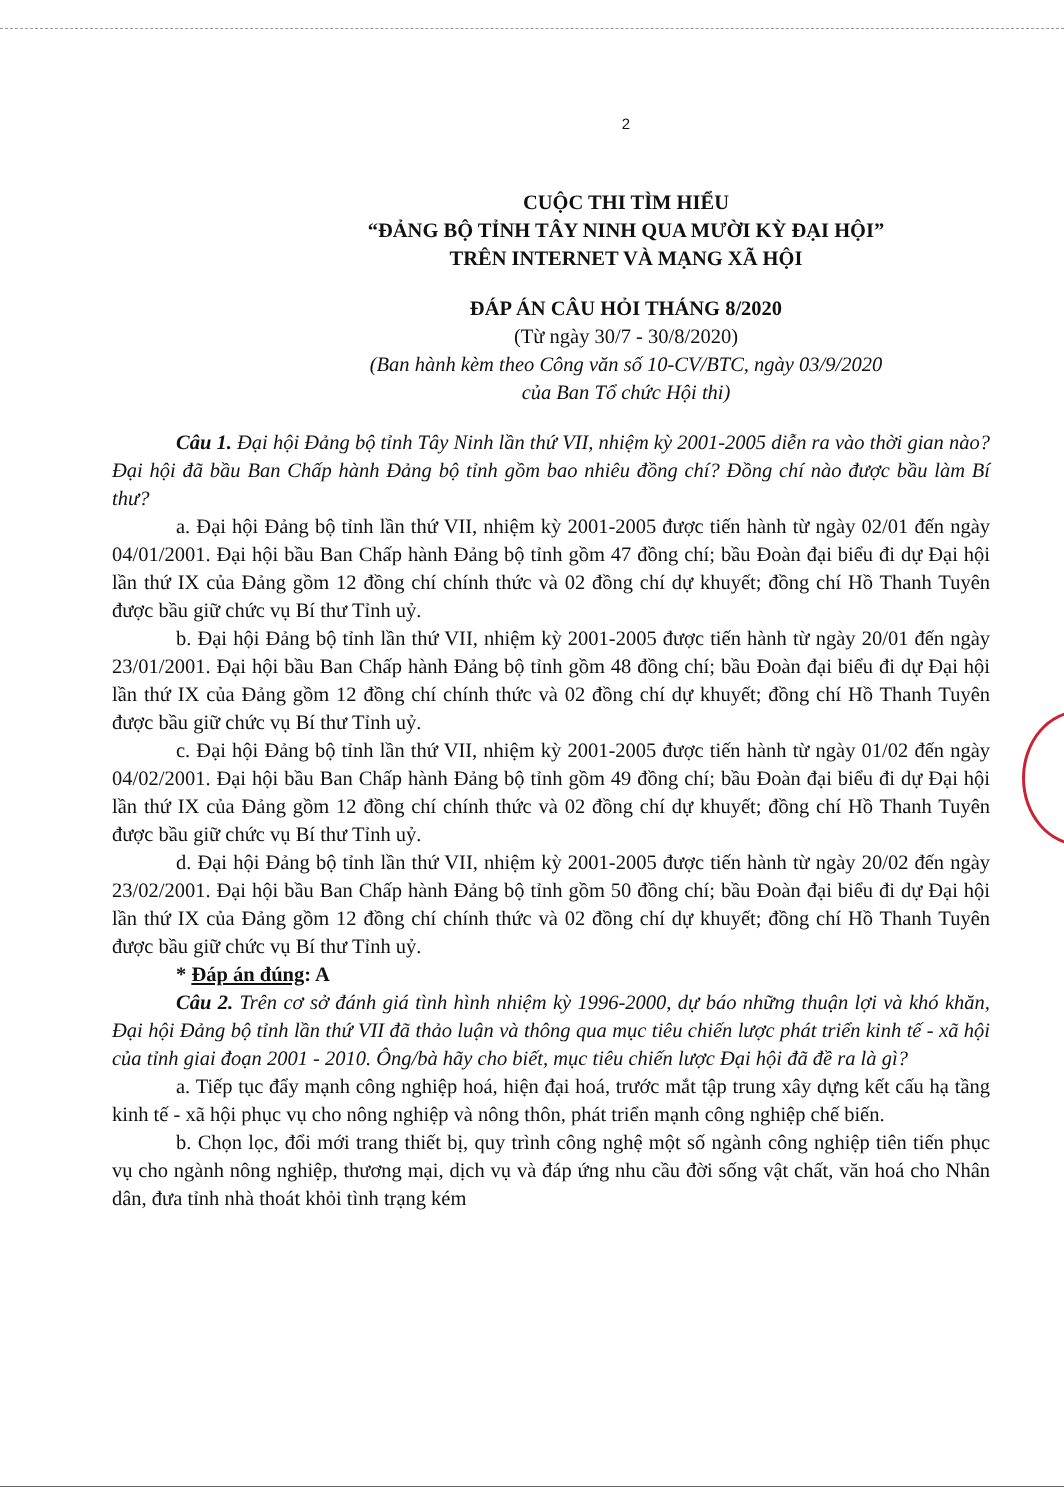2
CUỘC THI TÌM HIỂU
“ĐẢNG BỘ TỈNH TÂY NINH QUA MƯỜI KỲ ĐẠI HỘI”
TRÊN INTERNET VÀ MẠNG XÃ HỘI
ĐÁP ÁN CÂU HỎI THÁNG 8/2020
(Từ ngày 30/7 - 30/8/2020)
(Ban hành kèm theo Công văn số 10-CV/BTC, ngày 03/9/2020
của Ban Tổ chức Hội thi)
Câu 1. Đại hội Đảng bộ tỉnh Tây Ninh lần thứ VII, nhiệm kỳ 2001-2005 diễn ra vào thời gian nào? Đại hội đã bầu Ban Chấp hành Đảng bộ tỉnh gồm bao nhiêu đồng chí? Đồng chí nào được bầu làm Bí thư?
a. Đại hội Đảng bộ tỉnh lần thứ VII, nhiệm kỳ 2001-2005 được tiến hành từ ngày 02/01 đến ngày 04/01/2001. Đại hội bầu Ban Chấp hành Đảng bộ tỉnh gồm 47 đồng chí; bầu Đoàn đại biểu đi dự Đại hội lần thứ IX của Đảng gồm 12 đồng chí chính thức và 02 đồng chí dự khuyết; đồng chí Hồ Thanh Tuyên được bầu giữ chức vụ Bí thư Tỉnh uỷ.
b. Đại hội Đảng bộ tỉnh lần thứ VII, nhiệm kỳ 2001-2005 được tiến hành từ ngày 20/01 đến ngày 23/01/2001. Đại hội bầu Ban Chấp hành Đảng bộ tỉnh gồm 48 đồng chí; bầu Đoàn đại biểu đi dự Đại hội lần thứ IX của Đảng gồm 12 đồng chí chính thức và 02 đồng chí dự khuyết; đồng chí Hồ Thanh Tuyên được bầu giữ chức vụ Bí thư Tỉnh uỷ.
c. Đại hội Đảng bộ tỉnh lần thứ VII, nhiệm kỳ 2001-2005 được tiến hành từ ngày 01/02 đến ngày 04/02/2001. Đại hội bầu Ban Chấp hành Đảng bộ tỉnh gồm 49 đồng chí; bầu Đoàn đại biểu đi dự Đại hội lần thứ IX của Đảng gồm 12 đồng chí chính thức và 02 đồng chí dự khuyết; đồng chí Hồ Thanh Tuyên được bầu giữ chức vụ Bí thư Tỉnh uỷ.
d. Đại hội Đảng bộ tỉnh lần thứ VII, nhiệm kỳ 2001-2005 được tiến hành từ ngày 20/02 đến ngày 23/02/2001. Đại hội bầu Ban Chấp hành Đảng bộ tỉnh gồm 50 đồng chí; bầu Đoàn đại biểu đi dự Đại hội lần thứ IX của Đảng gồm 12 đồng chí chính thức và 02 đồng chí dự khuyết; đồng chí Hồ Thanh Tuyên được bầu giữ chức vụ Bí thư Tỉnh uỷ.
* Đáp án đúng: A
Câu 2. Trên cơ sở đánh giá tình hình nhiệm kỳ 1996-2000, dự báo những thuận lợi và khó khăn, Đại hội Đảng bộ tỉnh lần thứ VII đã thảo luận và thông qua mục tiêu chiến lược phát triển kinh tế - xã hội của tỉnh giai đoạn 2001 - 2010. Ông/bà hãy cho biết, mục tiêu chiến lược Đại hội đã đề ra là gì?
a. Tiếp tục đẩy mạnh công nghiệp hoá, hiện đại hoá, trước mắt tập trung xây dựng kết cấu hạ tầng kinh tế - xã hội phục vụ cho nông nghiệp và nông thôn, phát triển mạnh công nghiệp chế biến.
b. Chọn lọc, đổi mới trang thiết bị, quy trình công nghệ một số ngành công nghiệp tiên tiến phục vụ cho ngành nông nghiệp, thương mại, dịch vụ và đáp ứng nhu cầu đời sống vật chất, văn hoá cho Nhân dân, đưa tỉnh nhà thoát khỏi tình trạng kém